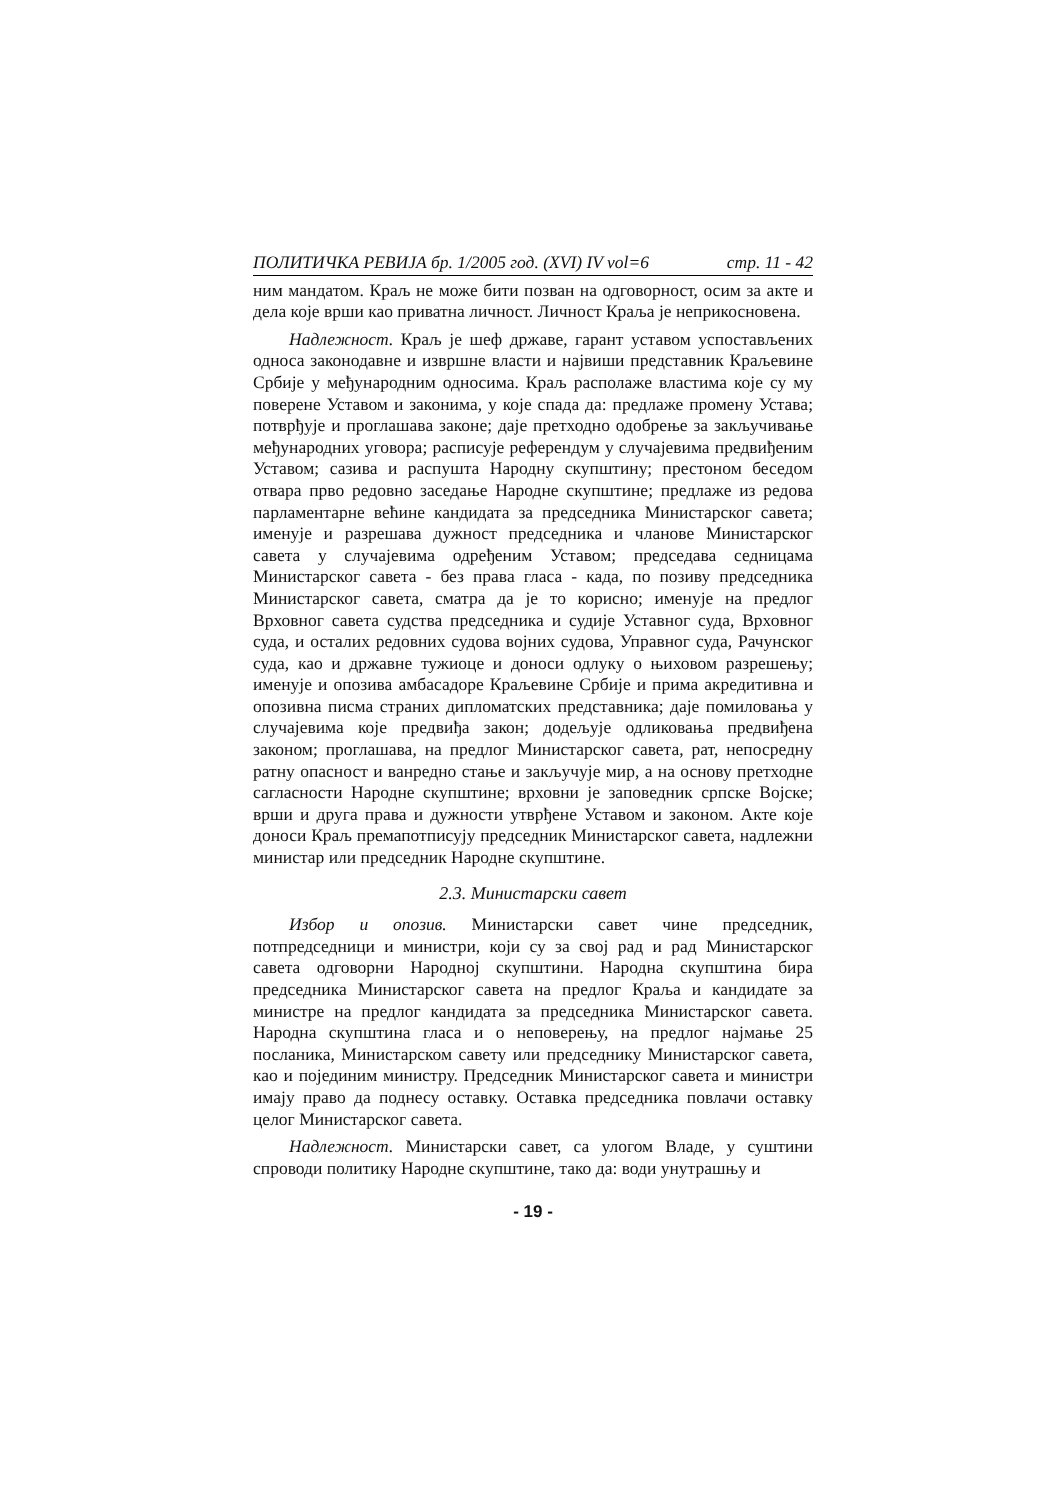ПОЛИТИЧКА РЕВИЈА бр. 1/2005 год. (XVI) IV vol=6 стр. 11 - 42
ним мандатом. Краљ не може бити позван на одговорност, осим за акте и дела које врши као приватна личност. Личност Краља је неприкосновена.
Надлежност. Краљ је шеф државе, гарант уставом успостављених односа законодавне и извршне власти и највиши представник Краљевине Србије у међународним односима. Краљ располаже властима које су му поверене Уставом и законима, у које спада да: предлаже промену Устава; потврђује и проглашава законе; даје претходно одобрење за закључивање међународних уговора; расписује референдум у случајевима предвиђеним Уставом; сазива и распушта Народну скупштину; престоном беседом отвара прво редовно заседање Народне скупштине; предлаже из редова парламентарне већине кандидата за председника Министарског савета; именује и разрешава дужност председника и чланове Министарског савета у случајевима одређеним Уставом; председава седницама Министарског савета - без права гласа - када, по позиву председника Министарског савета, сматра да је то корисно; именује на предлог Врховног савета судства председника и судије Уставног суда, Врховног суда, и осталих редовних судова војних судова, Управног суда, Рачунског суда, као и државне тужиоце и доноси одлуку о њиховом разрешењу; именује и опозива амбасадоре Краљевине Србије и прима акредитивна и опозивна писма страних дипломатских представника; даје помиловања у случајевима које предвиђа закон; додељује одликовања предвиђена законом; проглашава, на предлог Министарског савета, рат, непосредну ратну опасност и ванредно стање и закључује мир, а на основу претходне сагласности Народне скупштине; врховни је заповедник српске Војске; врши и друга права и дужности утврђене Уставом и законом. Акте које доноси Краљ премапотписују председник Министарског савета, надлежни министар или председник Народне скупштине.
2.3. Министарски савет
Избор и опозив. Министарски савет чине председник, потпредседници и министри, који су за свој рад и рад Министарског савета одговорни Народној скупштини. Народна скупштина бира председника Министарског савета на предлог Краља и кандидате за министре на предлог кандидата за председника Министарског савета. Народна скупштина гласа и о неповерењу, на предлог најмање 25 посланика, Министарском савету или председнику Министарског савета, као и појединим министру. Председник Министарског савета и министри имају право да поднесу оставку. Оставка председника повлачи оставку целог Министарског савета.
Надлежност. Министарски савет, са улогом Владе, у суштини спроводи политику Народне скупштине, тако да: води унутрашњу и
- 19 -